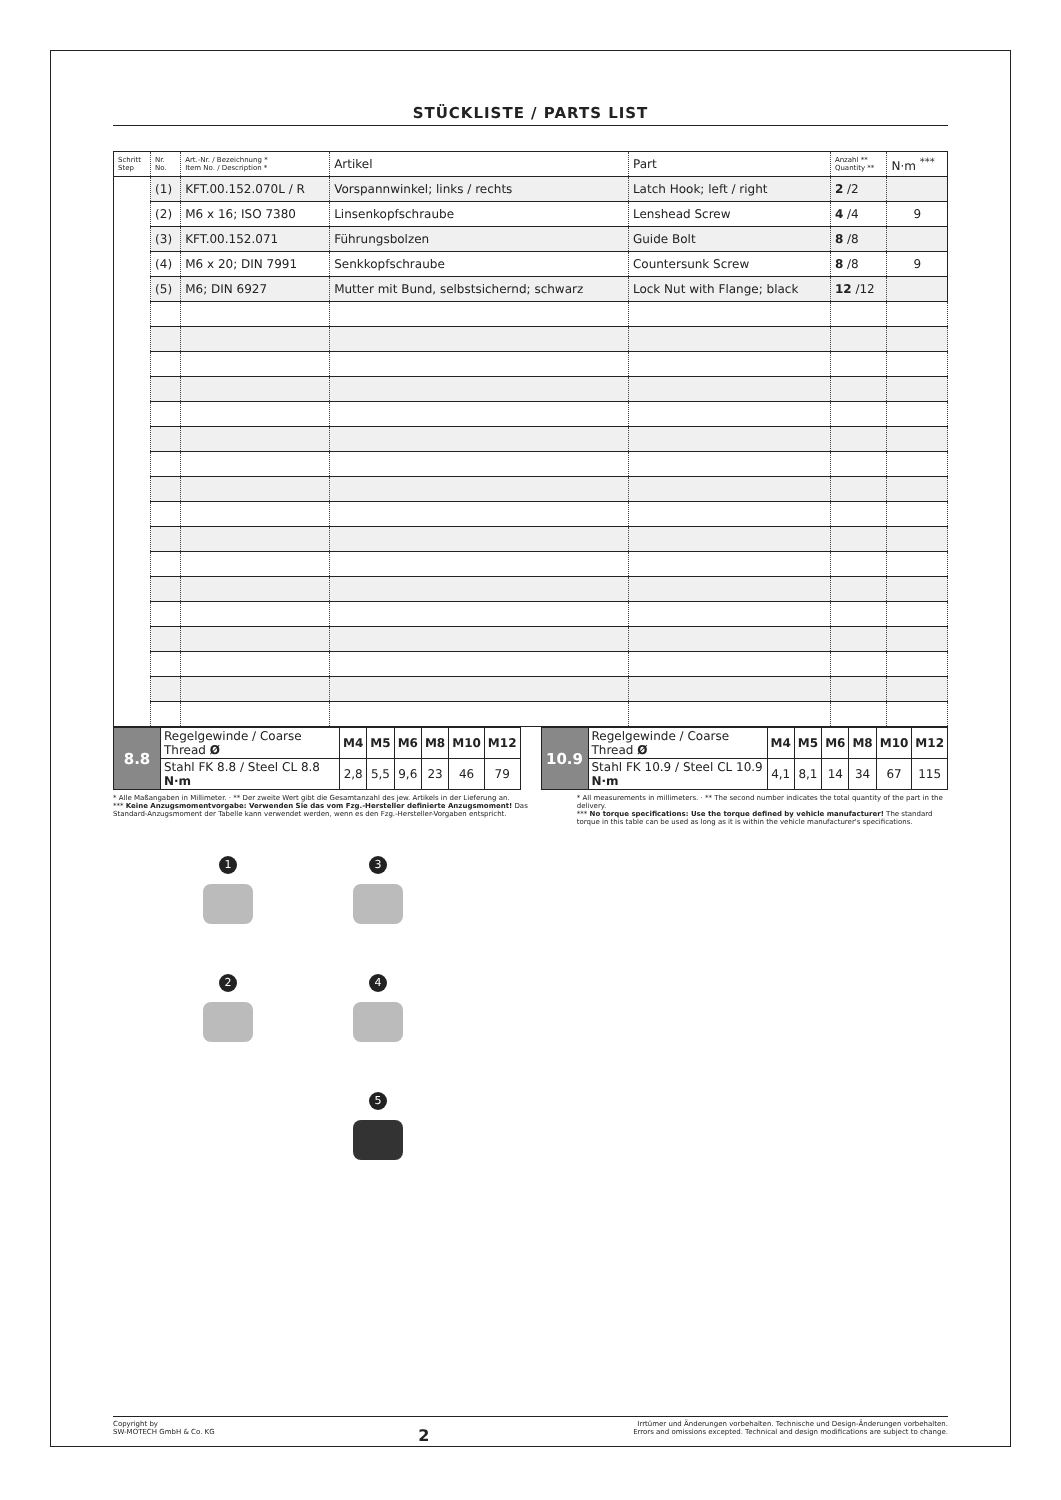STÜCKLISTE / PARTS LIST
| Schritt Step | Nr. No. | Art.-Nr. / Bezeichnung * Item No. / Description * | Artikel | Part | Anzahl ** Quantity ** | N·m <sup>***</sup> |
| --- | --- | --- | --- | --- | --- | --- |
| | (1) | KFT.00.152.070L / R | Vorspannwinkel; links / rechts | Latch Hook; left / right | 2 /2 | |
| | (2) | M6 x 16; ISO 7380 | Linsenkopfschraube | Lenshead Screw | 4 /4 | 9 |
| | (3) | KFT.00.152.071 | Führungsbolzen | Guide Bolt | 8 /8 | |
| | (4) | M6 x 20; DIN 7991 | Senkkopfschraube | Countersunk Screw | 8 /8 | 9 |
| | (5) | M6; DIN 6927 | Mutter mit Bund, selbstsichernd; schwarz | Lock Nut with Flange; black | 12 /12 | |
| 8.8 | Regelgewinde / Coarse Thread Ø | M4 | M5 | M6 | M8 | M10 | M12 |
| | Stahl FK 8.8 / Steel CL 8.8 N·m | 2,8 | 5,5 | 9,6 | 23 | 46 | 79 |
| 10.9 | Regelgewinde / Coarse Thread Ø | M4 | M5 | M6 | M8 | M10 | M12 |
| | Stahl FK 10.9 / Steel CL 10.9 N·m | 4,1 | 8,1 | 14 | 34 | 67 | 115 |
* Alle Maßangaben in Millimeter. · ** Der zweite Wert gibt die Gesamtanzahl des jew. Artikels in der Lieferung an.
*** Keine Anzugsmomentvorgabe: Verwenden Sie das vom Fzg.-Hersteller definierte Anzugsmoment! Das Standard-Anzugsmoment der Tabelle kann verwendet werden, wenn es den Fzg.-Hersteller-Vorgaben entspricht.
* All measurements in millimeters. · ** The second number indicates the total quantity of the part in the delivery.
*** No torque specifications: Use the torque defined by vehicle manufacturer! The standard torque in this table can be used as long as it is within the vehicle manufacturer's specifications.
1
3
2
4
5
Copyright by
SW-MOTECH GmbH & Co. KG
2
Irrtümer und Änderungen vorbehalten. Technische und Design-Änderungen vorbehalten.
Errors and omissions excepted. Technical and design modifications are subject to change.